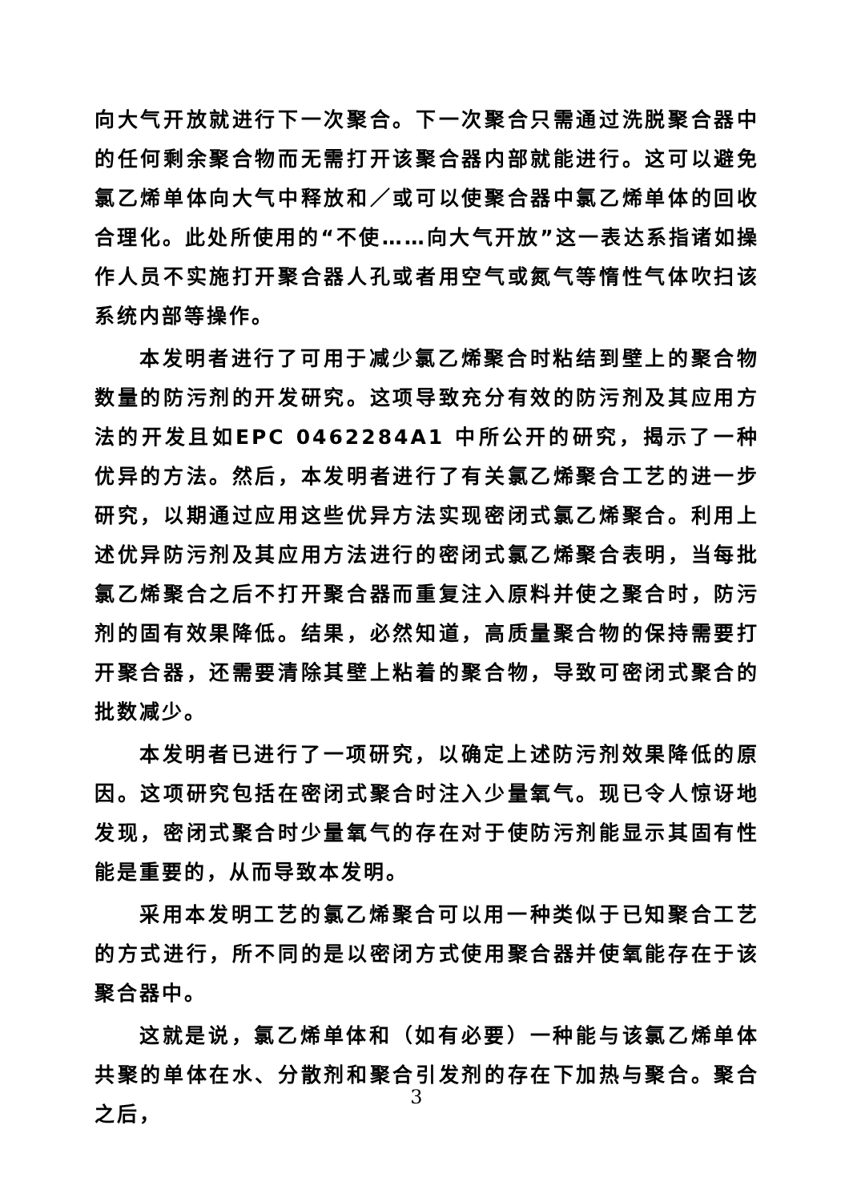向大气开放就进行下一次聚合。下一次聚合只需通过洗脱聚合器中的任何剩余聚合物而无需打开该聚合器内部就能进行。这可以避免氯乙烯单体向大气中释放和／或可以使聚合器中氯乙烯单体的回收合理化。此处所使用的“不使……向大气开放”这一表达系指诸如操作人员不实施打开聚合器人孔或者用空气或氮气等惰性气体吹扫该系统内部等操作。
本发明者进行了可用于减少氯乙烯聚合时粘结到壁上的聚合物数量的防污剂的开发研究。这项导致充分有效的防污剂及其应用方法的开发且如EPC 0462284A1 中所公开的研究，揭示了一种优异的方法。然后，本发明者进行了有关氯乙烯聚合工艺的进一步研究，以期通过应用这些优异方法实现密闭式氯乙烯聚合。利用上述优异防污剂及其应用方法进行的密闭式氯乙烯聚合表明，当每批氯乙烯聚合之后不打开聚合器而重复注入原料并使之聚合时，防污剂的固有效果降低。结果，必然知道，高质量聚合物的保持需要打开聚合器，还需要清除其壁上粘着的聚合物，导致可密闭式聚合的批数减少。
本发明者已进行了一项研究，以确定上述防污剂效果降低的原因。这项研究包括在密闭式聚合时注入少量氧气。现已令人惊讶地发现，密闭式聚合时少量氧气的存在对于使防污剂能显示其固有性能是重要的，从而导致本发明。
采用本发明工艺的氯乙烯聚合可以用一种类似于已知聚合工艺的方式进行，所不同的是以密闭方式使用聚合器并使氧能存在于该聚合器中。
这就是说，氯乙烯单体和（如有必要）一种能与该氯乙烯单体共聚的单体在水、分散剂和聚合引发剂的存在下加热与聚合。聚合之后，
3